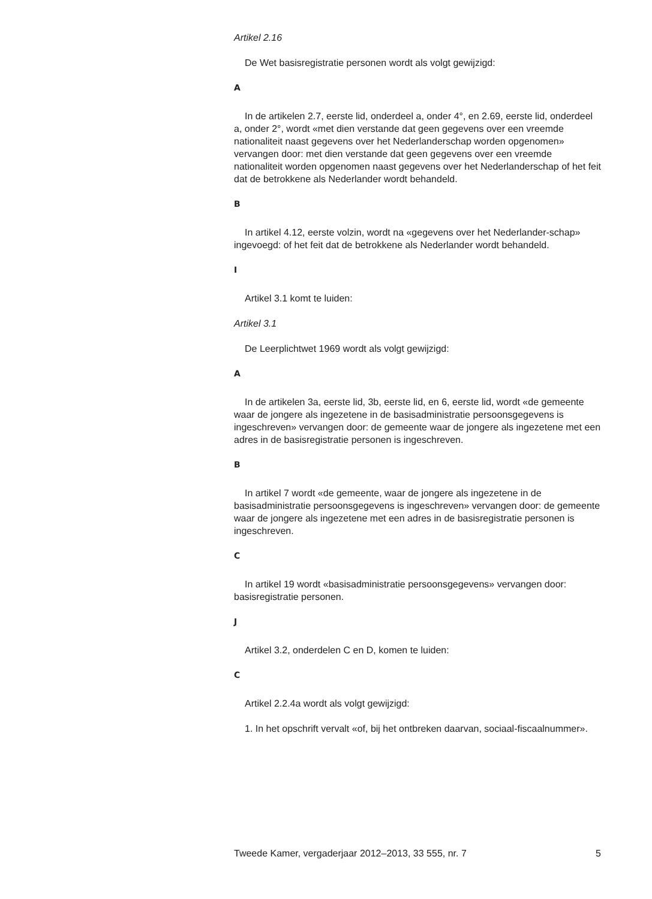Artikel 2.16
De Wet basisregistratie personen wordt als volgt gewijzigd:
A
In de artikelen 2.7, eerste lid, onderdeel a, onder 4°, en 2.69, eerste lid, onderdeel a, onder 2°, wordt «met dien verstande dat geen gegevens over een vreemde nationaliteit naast gegevens over het Nederlanderschap worden opgenomen» vervangen door: met dien verstande dat geen gegevens over een vreemde nationaliteit worden opgenomen naast gegevens over het Nederlanderschap of het feit dat de betrokkene als Nederlander wordt behandeld.
B
In artikel 4.12, eerste volzin, wordt na «gegevens over het Nederlander-schap» ingevoegd: of het feit dat de betrokkene als Nederlander wordt behandeld.
I
Artikel 3.1 komt te luiden:
Artikel 3.1
De Leerplichtwet 1969 wordt als volgt gewijzigd:
A
In de artikelen 3a, eerste lid, 3b, eerste lid, en 6, eerste lid, wordt «de gemeente waar de jongere als ingezetene in de basisadministratie persoonsgegevens is ingeschreven» vervangen door: de gemeente waar de jongere als ingezetene met een adres in de basisregistratie personen is ingeschreven.
B
In artikel 7 wordt «de gemeente, waar de jongere als ingezetene in de basisadministratie persoonsgegevens is ingeschreven» vervangen door: de gemeente waar de jongere als ingezetene met een adres in de basisregistratie personen is ingeschreven.
C
In artikel 19 wordt «basisadministratie persoonsgegevens» vervangen door: basisregistratie personen.
J
Artikel 3.2, onderdelen C en D, komen te luiden:
C
Artikel 2.2.4a wordt als volgt gewijzigd:
1. In het opschrift vervalt «of, bij het ontbreken daarvan, sociaal-fiscaalnummer».
Tweede Kamer, vergaderjaar 2012–2013, 33 555, nr. 7 5